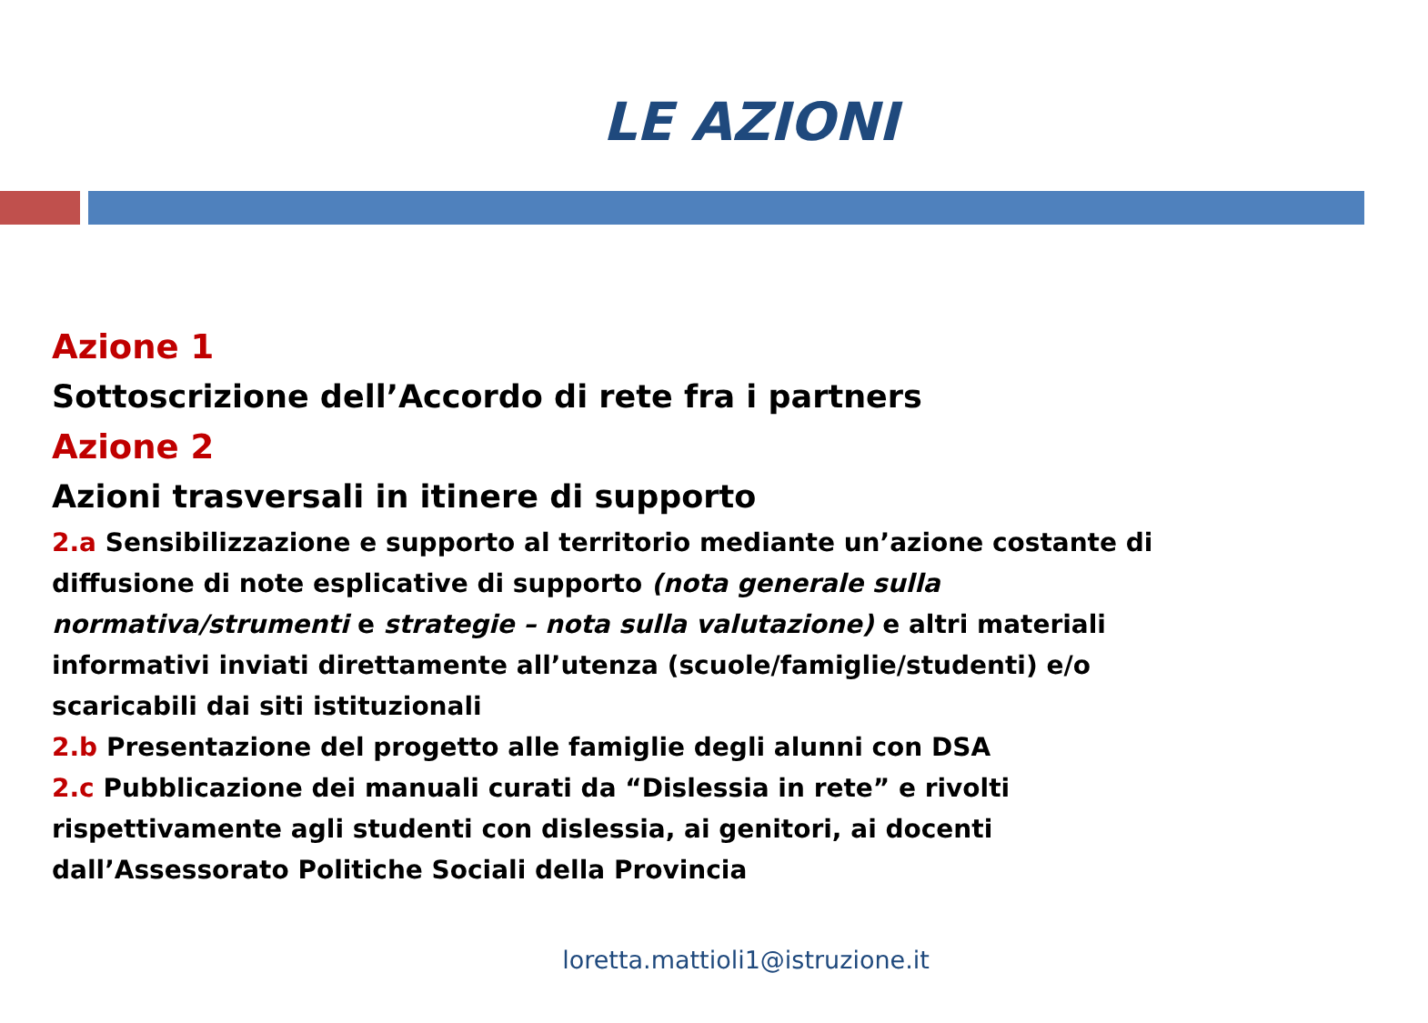LE AZIONI
Azione 1
Sottoscrizione dell’Accordo di rete fra i partners
Azione 2
Azioni trasversali in itinere di supporto
2.a Sensibilizzazione e supporto al territorio mediante un’azione costante di diffusione di note esplicative di supporto (nota generale sulla normativa/strumenti e strategie – nota sulla valutazione) e altri materiali informativi inviati direttamente all’utenza (scuole/famiglie/studenti) e/o scaricabili dai siti istituzionali
2.b Presentazione del progetto alle famiglie degli alunni con DSA
2.c Pubblicazione dei manuali curati da “Dislessia in rete” e rivolti rispettivamente agli studenti con dislessia, ai genitori, ai docenti dall’Assessorato Politiche Sociali della Provincia
loretta.mattioli1@istruzione.it